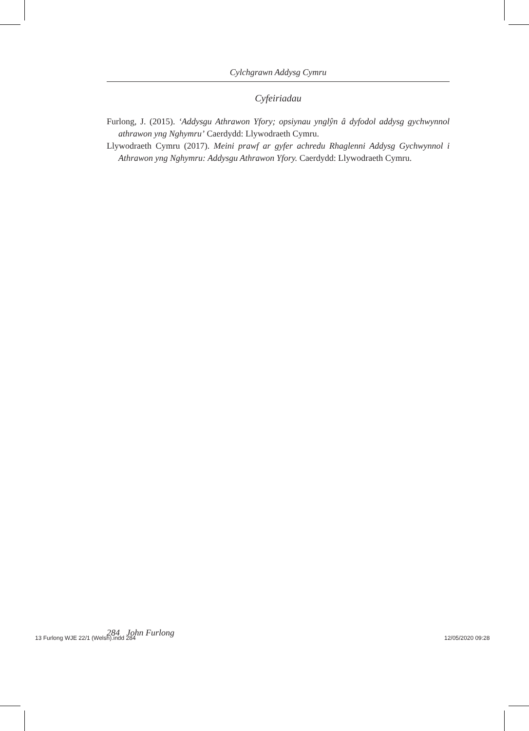Cylchgrawn Addysg Cymru
Cyfeiriadau
Furlong, J. (2015). ‘Addysgu Athrawon Yfory; opsiynau ynglŷn â dyfodol addysg gych­wynnol athrawon yng Nghymru’ Caerdydd: Llywodraeth Cymru.
Llywodraeth Cymru (2017). Meini prawf ar gyfer achredu Rhaglenni Addysg Gychwynnol i Athrawon yng Nghymru: Addysgu Athrawon Yfory. Caerdydd: Llywodraeth Cymru.
284 John Furlong
13 Furlong WJE 22/1 (Welsh).indd 284
12/05/2020 09:28